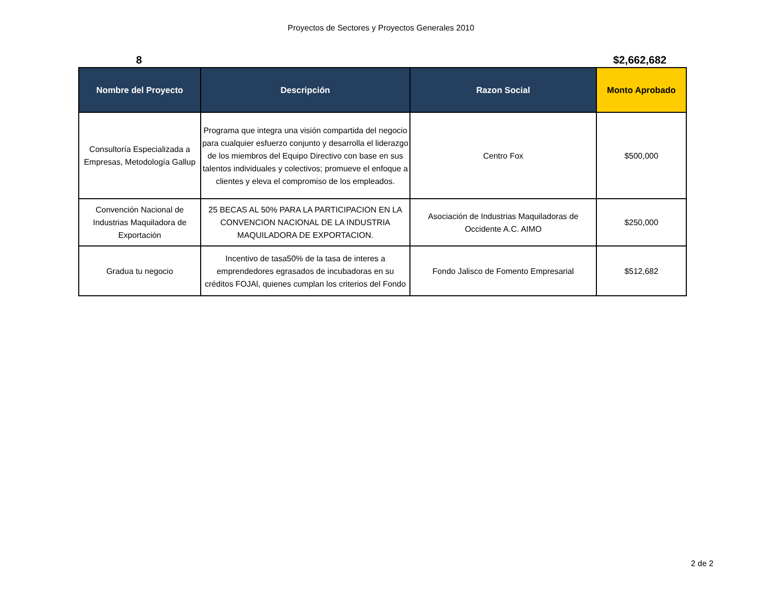Proyectos de Sectores y Proyectos Generales 2010
8 $2,662,682
| Nombre del Proyecto | Descripción | Razon Social | Monto Aprobado |
| --- | --- | --- | --- |
| Consultoría Especializada a Empresas, Metodología Gallup | Programa que integra una visión compartida del negocio para cualquier esfuerzo conjunto y desarrolla el liderazgo de los miembros del Equipo Directivo con base en sus talentos individuales y colectivos; promueve el enfoque a clientes y eleva el compromiso de los empleados. | Centro Fox | $500,000 |
| Convención Nacional de Industrias Maquiladora de Exportación | 25 BECAS AL 50% PARA LA PARTICIPACION EN LA CONVENCION NACIONAL DE LA INDUSTRIA MAQUILADORA DE EXPORTACION. | Asociación de Industrias Maquiladoras de Occidente A.C. AIMO | $250,000 |
| Gradua tu negocio | Incentivo de tasa50% de la tasa de interes a emprendedores egrasados de incubadoras en su créditos FOJAl, quienes cumplan los criterios del Fondo | Fondo Jalisco de Fomento Empresarial | $512,682 |
2 de 2